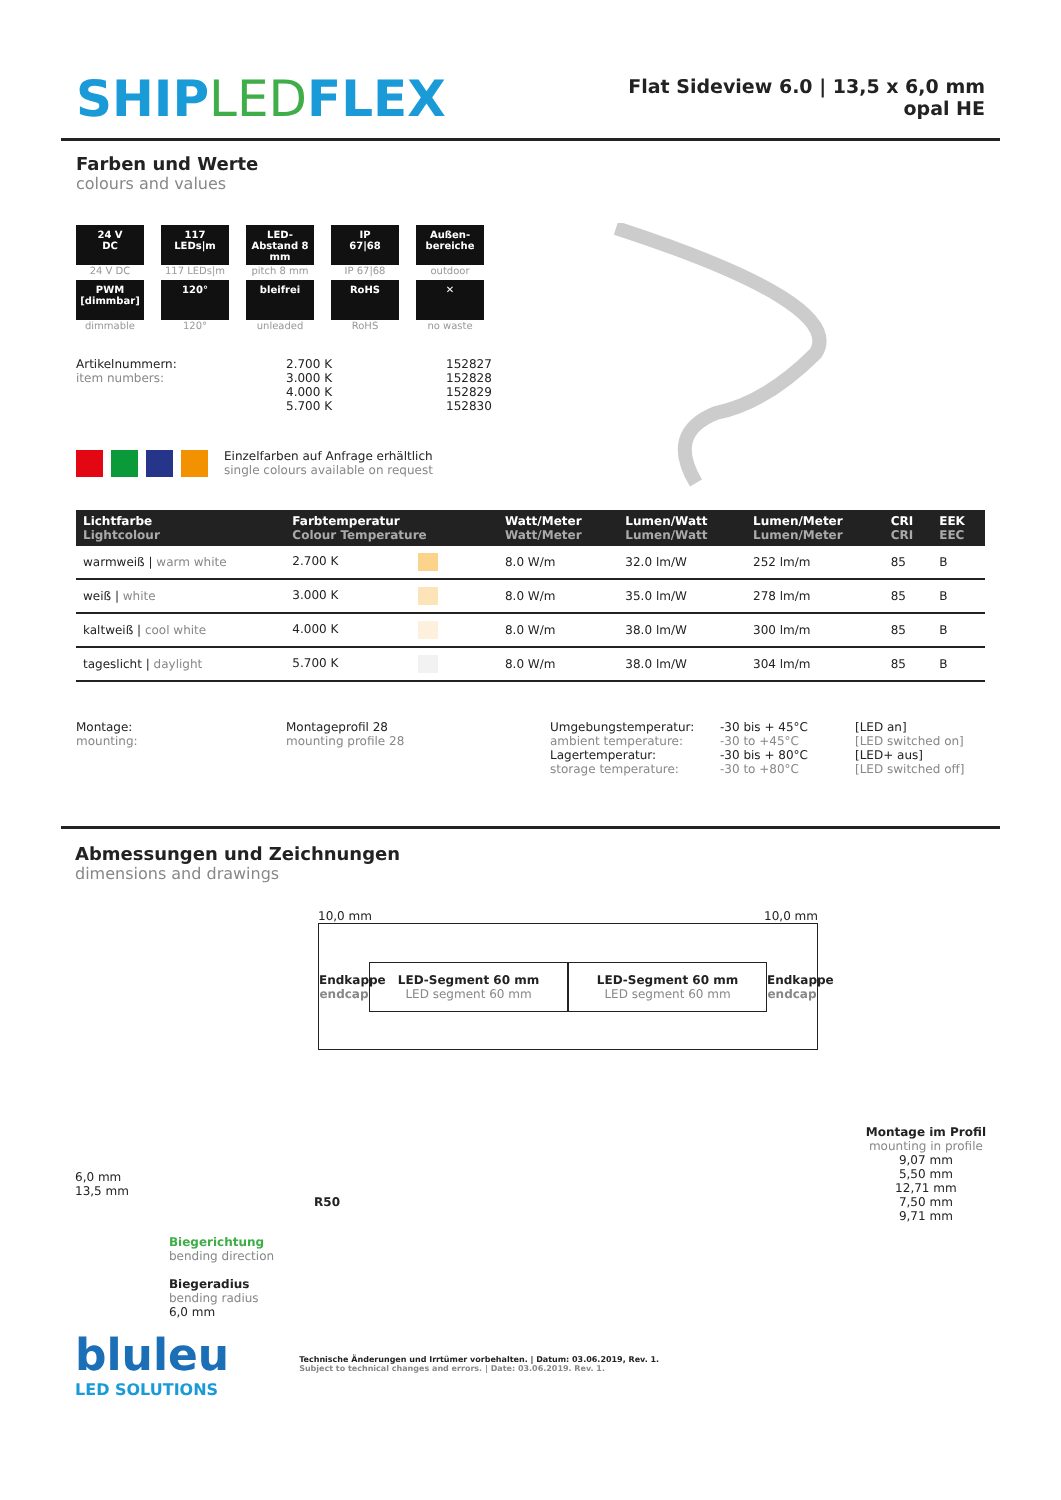SHIPLEDFLEX
Flat Sideview 6.0 | 13,5 x 6,0 mm
opal HE
Farben und Werte
colours and values
24 V
DC
24 V DC
117
LEDs|m
117 LEDs|m
LED-Abstand 8 mm
pitch 8 mm
IP
67|68
IP 67|68
Außen-
bereiche
outdoor
PWM
[dimmbar]
dimmable
120°
120°
bleifrei
unleaded
RoHS
RoHS
✕
no waste
Artikelnummern:
item numbers:
2.700 K
3.000 K
4.000 K
5.700 K
152827
152828
152829
152830
Einzelfarben auf Anfrage erhältlich
single colours available on request
| Lichtfarbe Lightcolour | Farbtemperatur Colour Temperature | Watt/Meter Watt/Meter | Lumen/Watt Lumen/Watt | Lumen/Meter Lumen/Meter | CRI CRI | EEK EEC |
| --- | --- | --- | --- | --- | --- | --- |
| warmweiß / warm white | 2.700 K | 8.0 W/m | 32.0 lm/W | 252 lm/m | 85 | B |
| weiß / white | 3.000 K | 8.0 W/m | 35.0 lm/W | 278 lm/m | 85 | B |
| kaltweiß / cool white | 4.000 K | 8.0 W/m | 38.0 lm/W | 300 lm/m | 85 | B |
| tageslicht / daylight | 5.700 K | 8.0 W/m | 38.0 lm/W | 304 lm/m | 85 | B |
Montage:
mounting:
Montageprofil 28
mounting profile 28
Umgebungstemperatur:
ambient temperature:
Lagertemperatur:
storage temperature:
-30 bis + 45°C
-30 to +45°C
-30 bis + 80°C
-30 to +80°C
[LED an]
[LED switched on]
[LED+ aus]
[LED switched off]
Abmessungen und Zeichnungen
dimensions and drawings
10,0 mm 10,0 mm
Endkappe endcap
LED-Segment 60 mm
LED segment 60 mm
LED-Segment 60 mm
LED segment 60 mm
Endkappe endcap
6,0 mm
13,5 mm
Biegerichtung
bending direction
Biegeradius
bending radius
6,0 mm
R50
Montage im Profil
mounting in profile
9,07 mm
5,50 mm
12,71 mm
7,50 mm
9,71 mm
bluleu
LED SOLUTIONS
Technische Änderungen und Irrtümer vorbehalten. | Datum: 03.06.2019, Rev. 1.
Subject to technical changes and errors. | Date: 03.06.2019. Rev. 1.